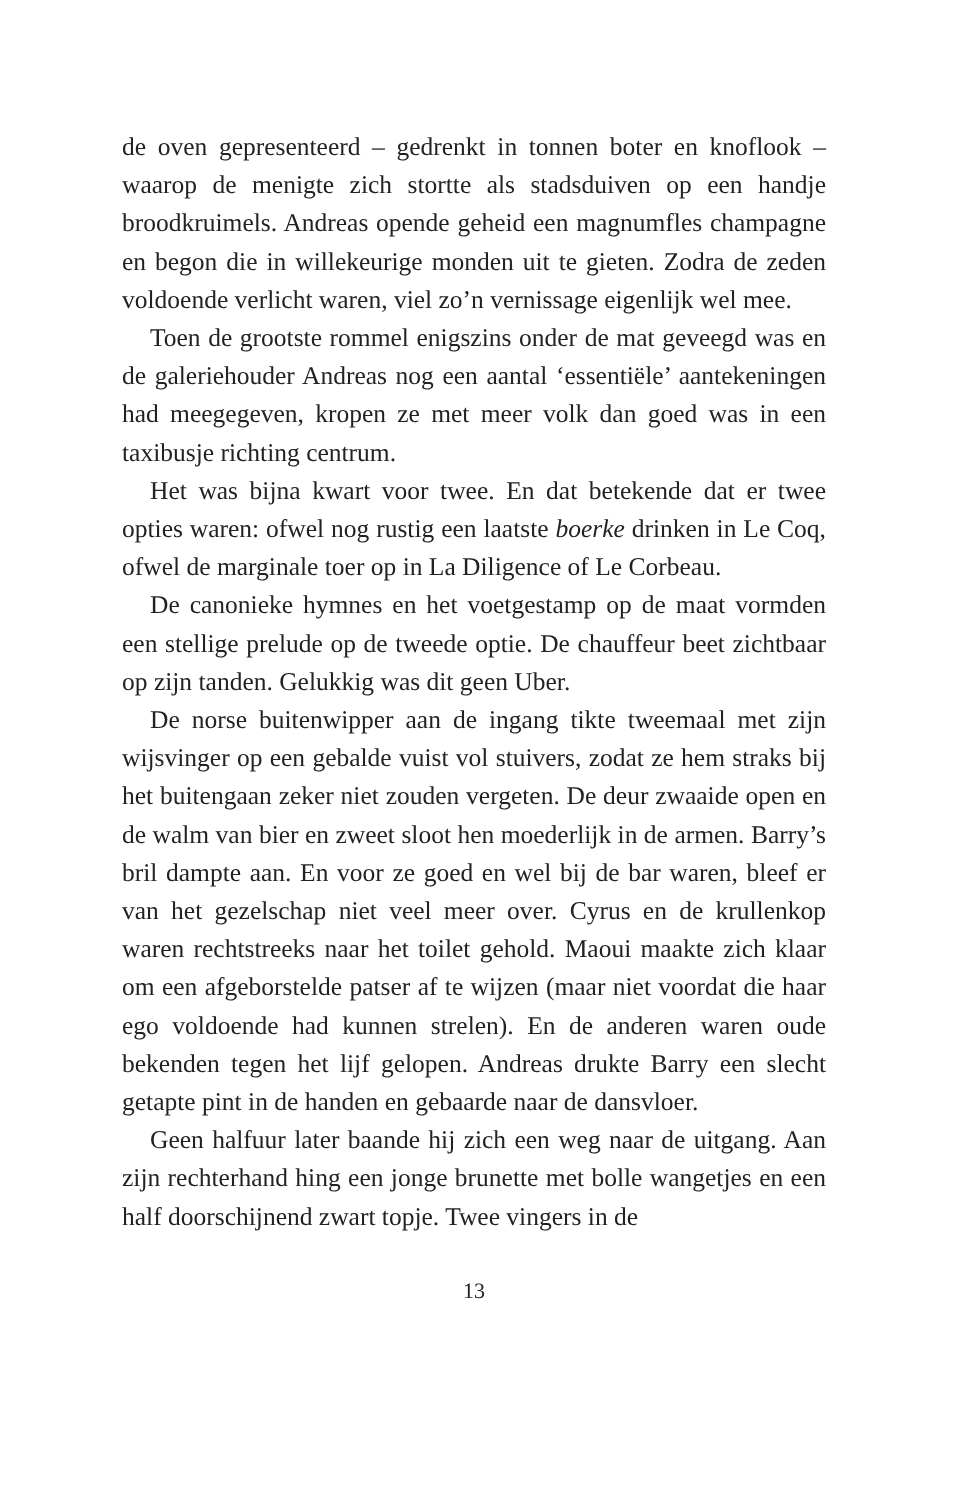de oven gepresenteerd – gedrenkt in tonnen boter en knoflook – waarop de menigte zich stortte als stadsduiven op een handje broodkruimels. Andreas opende geheid een magnumfles champagne en begon die in willekeurige monden uit te gieten. Zodra de zeden voldoende verlicht waren, viel zo’n vernissage eigenlijk wel mee.
Toen de grootste rommel enigszins onder de mat geveegd was en de galeriehouder Andreas nog een aantal ‘essentiële’ aantekeningen had meegegeven, kropen ze met meer volk dan goed was in een taxibusje richting centrum.
Het was bijna kwart voor twee. En dat betekende dat er twee opties waren: ofwel nog rustig een laatste boerke drinken in Le Coq, ofwel de marginale toer op in La Diligence of Le Corbeau.
De canonieke hymnes en het voetgestamp op de maat vormden een stellige prelude op de tweede optie. De chauffeur beet zichtbaar op zijn tanden. Gelukkig was dit geen Uber.
De norse buitenwipper aan de ingang tikte tweemaal met zijn wijsvinger op een gebalde vuist vol stuivers, zodat ze hem straks bij het buitengaan zeker niet zouden vergeten. De deur zwaaide open en de walm van bier en zweet sloot hen moederlijk in de armen. Barry’s bril dampte aan. En voor ze goed en wel bij de bar waren, bleef er van het gezelschap niet veel meer over. Cyrus en de krullenkop waren rechtstreeks naar het toilet gehold. Maoui maakte zich klaar om een afgeborstelde patser af te wijzen (maar niet voordat die haar ego voldoende had kunnen strelen). En de anderen waren oude bekenden tegen het lijf gelopen. Andreas drukte Barry een slecht getapte pint in de handen en gebaarde naar de dansvloer.
Geen halfuur later baande hij zich een weg naar de uitgang. Aan zijn rechterhand hing een jonge brunette met bolle wangetjes en een half doorschijnend zwart topje. Twee vingers in de
13